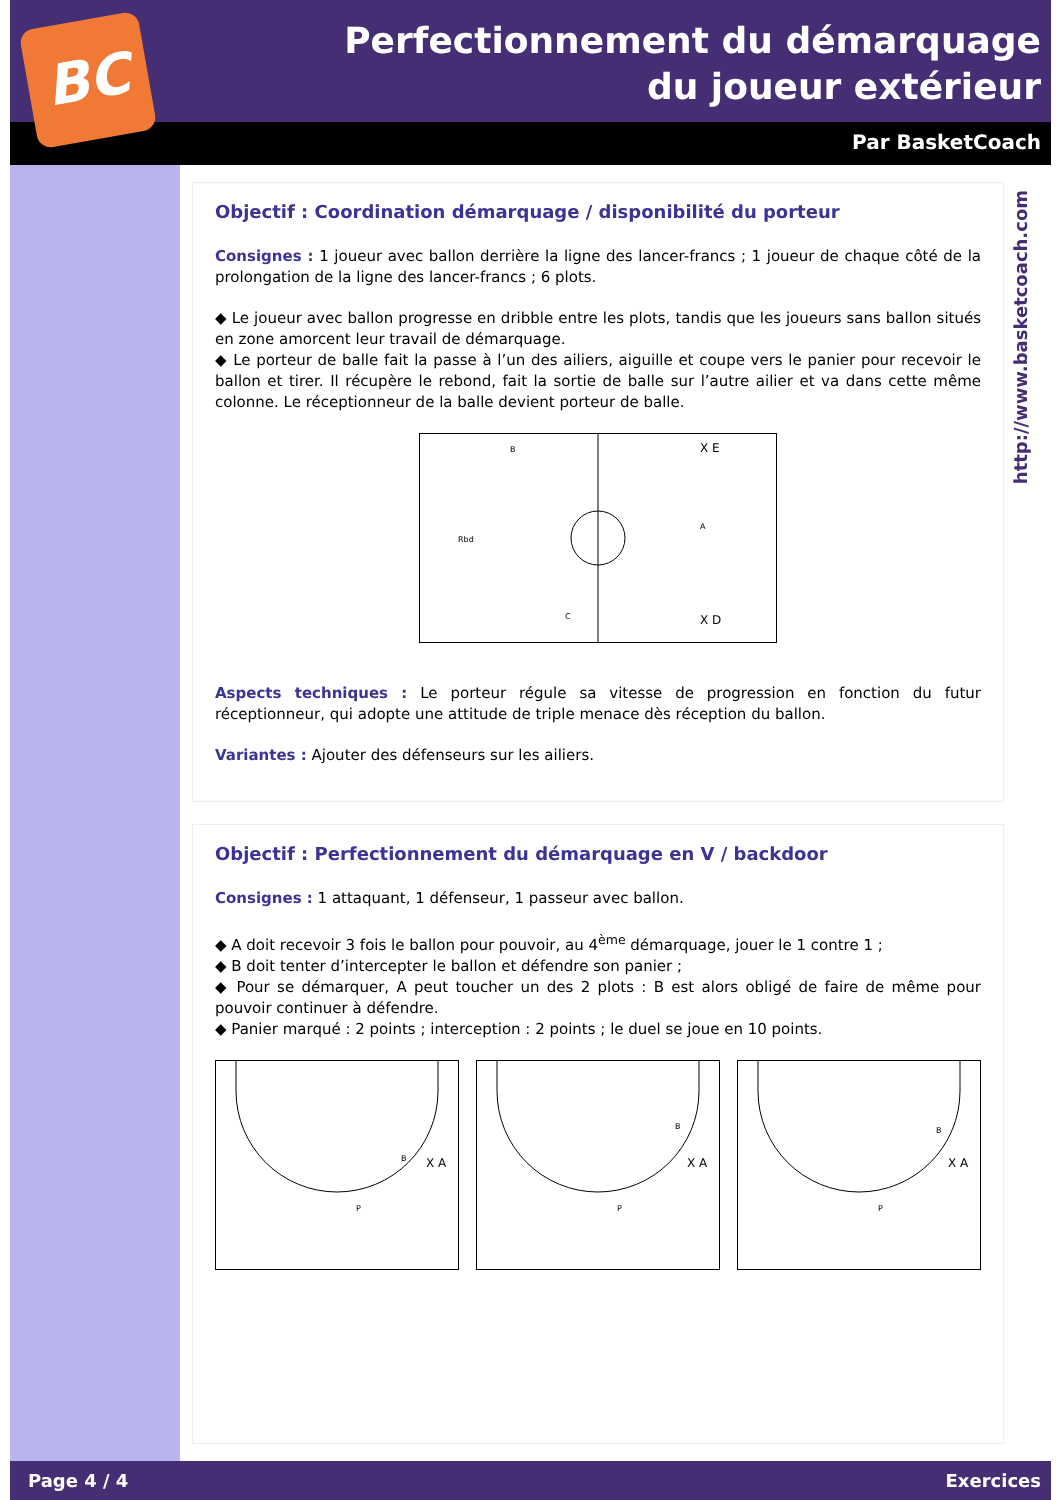BC
Perfectionnement du démarquage du joueur extérieur
Par BasketCoach
http://www.basketcoach.com
Objectif : Coordination démarquage / disponibilité du porteur
Consignes : 1 joueur avec ballon derrière la ligne des lancer-francs ; 1 joueur de chaque côté de la prolongation de la ligne des lancer-francs ; 6 plots.
◆ Le joueur avec ballon progresse en dribble entre les plots, tandis que les joueurs sans ballon situés en zone amorcent leur travail de démarquage.
◆ Le porteur de balle fait la passe à l’un des ailiers, aiguille et coupe vers le panier pour recevoir le ballon et tirer. Il récupère le rebond, fait la sortie de balle sur l’autre ailier et va dans cette même colonne. Le réceptionneur de la balle devient porteur de balle.
B
C
X E
X D
A
Rbd
Aspects techniques : Le porteur régule sa vitesse de progression en fonction du futur réceptionneur, qui adopte une attitude de triple menace dès réception du ballon.
Variantes : Ajouter des défenseurs sur les ailiers.
Objectif : Perfectionnement du démarquage en V / backdoor
Consignes : 1 attaquant, 1 défenseur, 1 passeur avec ballon.
◆ A doit recevoir 3 fois le ballon pour pouvoir, au 4<sup>ème</sup> démarquage, jouer le 1 contre 1 ;
◆ B doit tenter d’intercepter le ballon et défendre son panier ;
◆ Pour se démarquer, A peut toucher un des 2 plots : B est alors obligé de faire de même pour pouvoir continuer à défendre.
◆ Panier marqué : 2 points ; interception : 2 points ; le duel se joue en 10 points.
B
X A
P
B
X A
P
B
X A
P
Page 4 / 4 Exercices